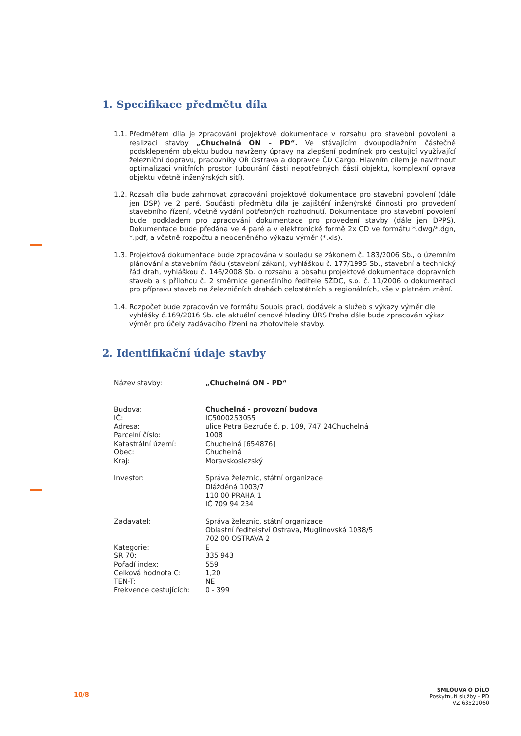1. Specifikace předmětu díla
1.1. Předmětem díla je zpracování projektové dokumentace v rozsahu pro stavební povolení a realizaci stavby „Chuchelná ON - PD“. Ve stávajícím dvoupodlažním částečně podsklepeném objektu budou navrženy úpravy na zlepšení podmínek pro cestující využívající železniční dopravu, pracovníky OŘ Ostrava a dopravce ČD Cargo. Hlavním cílem je navrhnout optimalizaci vnitřních prostor (ubourání části nepotřebných částí objektu, komplexní oprava objektu včetně inženýrských sítí).
1.2. Rozsah díla bude zahrnovat zpracování projektové dokumentace pro stavební povolení (dále jen DSP) ve 2 paré. Součásti předmětu díla je zajištění inženýrské činnosti pro provedení stavebního řízení, včetně vydání potřebných rozhodnutí. Dokumentace pro stavební povolení bude podkladem pro zpracování dokumentace pro provedení stavby (dále jen DPPS). Dokumentace bude předána ve 4 paré a v elektronické formě 2x CD ve formátu *.dwg/*.dgn, *.pdf, a včetně rozpočtu a neoceněného výkazu výměr (*.xls).
1.3. Projektová dokumentace bude zpracována v souladu se zákonem č. 183/2006 Sb., o územním plánování a stavebním řádu (stavební zákon), vyhláškou č. 177/1995 Sb., stavební a technický řád drah, vyhláškou č. 146/2008 Sb. o rozsahu a obsahu projektové dokumentace dopravních staveb a s přílohou č. 2 směrnice generálního ředitele SŽDC, s.o. č. 11/2006 o dokumentaci pro přípravu staveb na železničních drahách celostátních a regionálních, vše v platném znění.
1.4. Rozpočet bude zpracován ve formátu Soupis prací, dodávek a služeb s výkazy výměr dle vyhlášky č.169/2016 Sb. dle aktuální cenové hladiny ÚRS Praha dále bude zpracován výkaz výměr pro účely zadávacího řízení na zhotovitele stavby.
2. Identifikační údaje stavby
| Název stavby: | „Chuchelná ON - PD“ |
| Budova: | Chuchelná - provozní budova |
| IČ: | IC5000253055 |
| Adresa: | ulice Petra Bezruče č. p. 109, 747 24Chuchelná |
| Parcelní číslo: | 1008 |
| Katastrální území: | Chuchelná [654876] |
| Obec: | Chuchelná |
| Kraj: | Moravskoslezský |
| Investor: | Správa železnic, státní organizace Dlážděná 1003/7 110 00 PRAHA 1 IČ 709 94 234 |
| Zadavatel: | Správa železnic, státní organizace Oblastní ředitelství Ostrava, Muglinovská 1038/5 702 00 OSTRAVA 2 |
| Kategorie: | E |
| SR 70: | 335 943 |
| Pořadí index: | 559 |
| Celková hodnota C: | 1,20 |
| TEN-T: | NE |
| Frekvence cestujících: | 0 - 399 |
10/8
SMLOUVA O DÍLO
Poskytnutí služby - PD
VZ 63521060